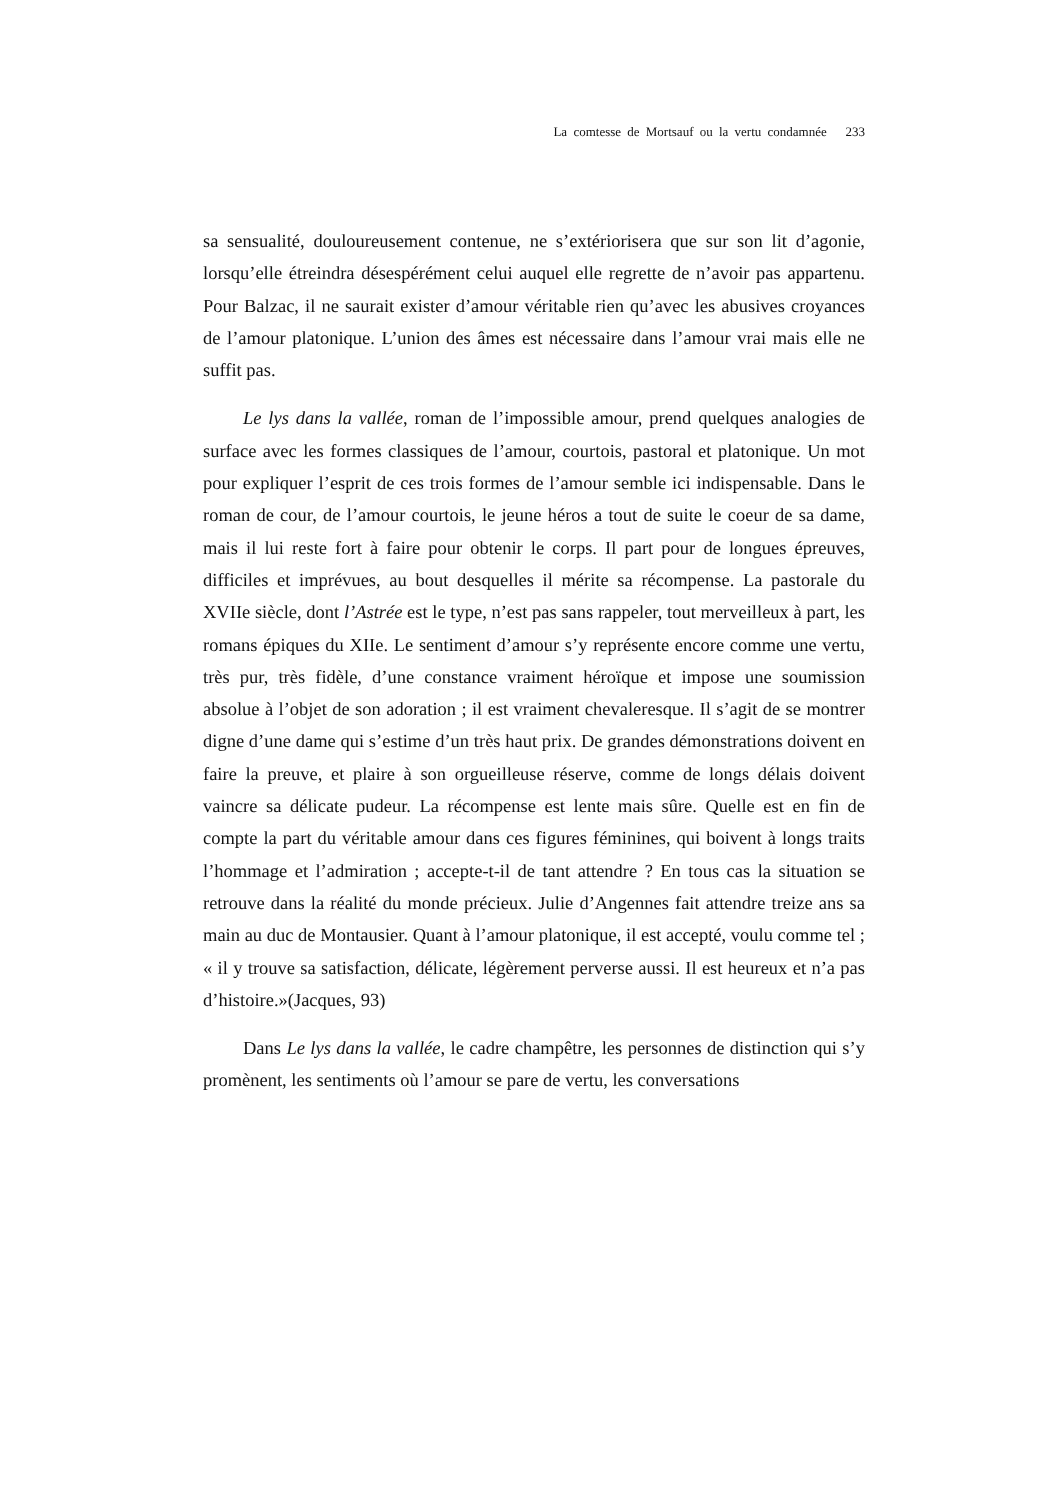La comtesse de Mortsauf ou la vertu condamnée 233
sa sensualité, douloureusement contenue, ne s’extériorisera que sur son lit d’agonie, lorsqu’elle étreindra désespérément celui auquel elle regrette de n’avoir pas appartenu. Pour Balzac, il ne saurait exister d’amour véritable rien qu’avec les abusives croyances de l’amour platonique. L’union des âmes est nécessaire dans l’amour vrai mais elle ne suffit pas.
Le lys dans la vallée, roman de l’impossible amour, prend quelques analogies de surface avec les formes classiques de l’amour, courtois, pastoral et platonique. Un mot pour expliquer l’esprit de ces trois formes de l’amour semble ici indispensable. Dans le roman de cour, de l’amour courtois, le jeune héros a tout de suite le coeur de sa dame, mais il lui reste fort à faire pour obtenir le corps. Il part pour de longues épreuves, difficiles et imprévues, au bout desquelles il mérite sa récompense. La pastorale du XVIIe siècle, dont l’Astrée est le type, n’est pas sans rappeler, tout merveilleux à part, les romans épiques du XIIe. Le sentiment d’amour s’y représente encore comme une vertu, très pur, très fidèle, d’une constance vraiment héroïque et impose une soumission absolue à l’objet de son adoration ; il est vraiment chevaleresque. Il s’agit de se montrer digne d’une dame qui s’estime d’un très haut prix. De grandes démonstrations doivent en faire la preuve, et plaire à son orgueilleuse réserve, comme de longs délais doivent vaincre sa délicate pudeur. La récompense est lente mais sûre. Quelle est en fin de compte la part du véritable amour dans ces figures féminines, qui boivent à longs traits l’hommage et l’admiration ; accepte-t-il de tant attendre ? En tous cas la situation se retrouve dans la réalité du monde précieux. Julie d’Angennes fait attendre treize ans sa main au duc de Montausier. Quant à l’amour platonique, il est accepté, voulu comme tel ; « il y trouve sa satisfaction, délicate, légèrement perverse aussi. Il est heureux et n’a pas d’histoire.»(Jacques, 93)
Dans Le lys dans la vallée, le cadre champêtre, les personnes de distinction qui s’y promènent, les sentiments où l’amour se pare de vertu, les conversations